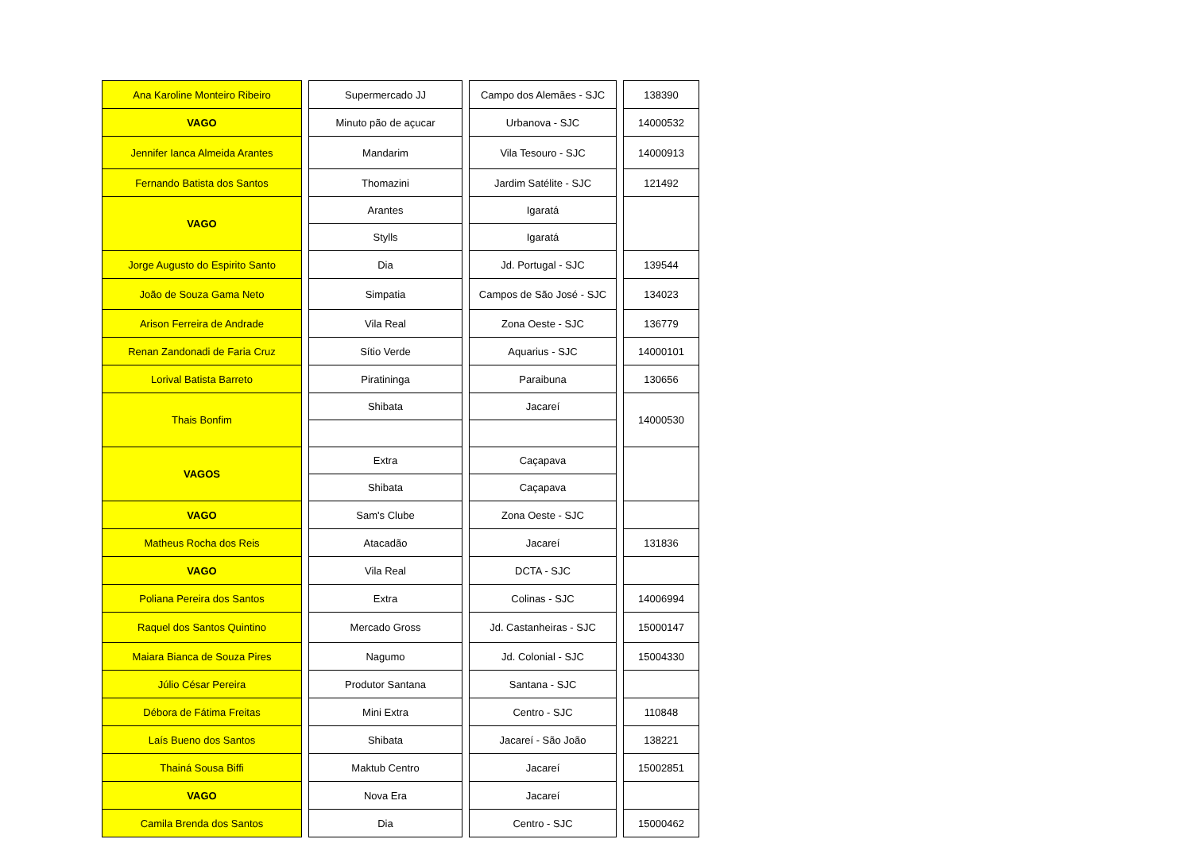| Ana Karoline Monteiro Ribeiro | | Supermercado JJ | | Campo dos Alemães - SJC | | 138390 |
| VAGO | | Minuto pão de açucar | | Urbanova - SJC | | 14000532 |
| Jennifer Ianca Almeida Arantes | | Mandarim | | Vila Tesouro - SJC | | 14000913 |
| Fernando Batista dos Santos | | Thomazini | | Jardim Satélite - SJC | | 121492 |
| VAGO | | Arantes | | Igaratá | | |
| | | Stylls | | Igaratá | | |
| Jorge Augusto do Espirito Santo | | Dia | | Jd. Portugal - SJC | | 139544 |
| João de Souza Gama Neto | | Simpatia | | Campos de São José - SJC | | 134023 |
| Arison Ferreira de Andrade | | Vila Real | | Zona Oeste - SJC | | 136779 |
| Renan Zandonadi de Faria Cruz | | Sítio Verde | | Aquarius - SJC | | 14000101 |
| Lorival Batista Barreto | | Piratininga | | Paraibuna | | 130656 |
| Thais Bonfim | | Shibata | | Jacareí | | 14000530 |
| VAGOS | | Extra | | Caçapava | | |
| | | Shibata | | Caçapava | | |
| VAGO | | Sam's Clube | | Zona Oeste - SJC | | |
| Matheus Rocha dos Reis | | Atacadão | | Jacareí | | 131836 |
| VAGO | | Vila Real | | DCTA - SJC | | |
| Poliana Pereira dos Santos | | Extra | | Colinas - SJC | | 14006994 |
| Raquel dos Santos Quintino | | Mercado Gross | | Jd. Castanheiras - SJC | | 15000147 |
| Maiara Bianca de Souza Pires | | Nagumo | | Jd. Colonial - SJC | | 15004330 |
| Júlio César Pereira | | Produtor Santana | | Santana - SJC | | |
| Débora de Fátima Freitas | | Mini Extra | | Centro - SJC | | 110848 |
| Laís Bueno dos Santos | | Shibata | | Jacareí - São João | | 138221 |
| Thainá Sousa Biffi | | Maktub Centro | | Jacareí | | 15002851 |
| VAGO | | Nova Era | | Jacareí | | |
| Camila Brenda dos Santos | | Dia | | Centro - SJC | | 15000462 |